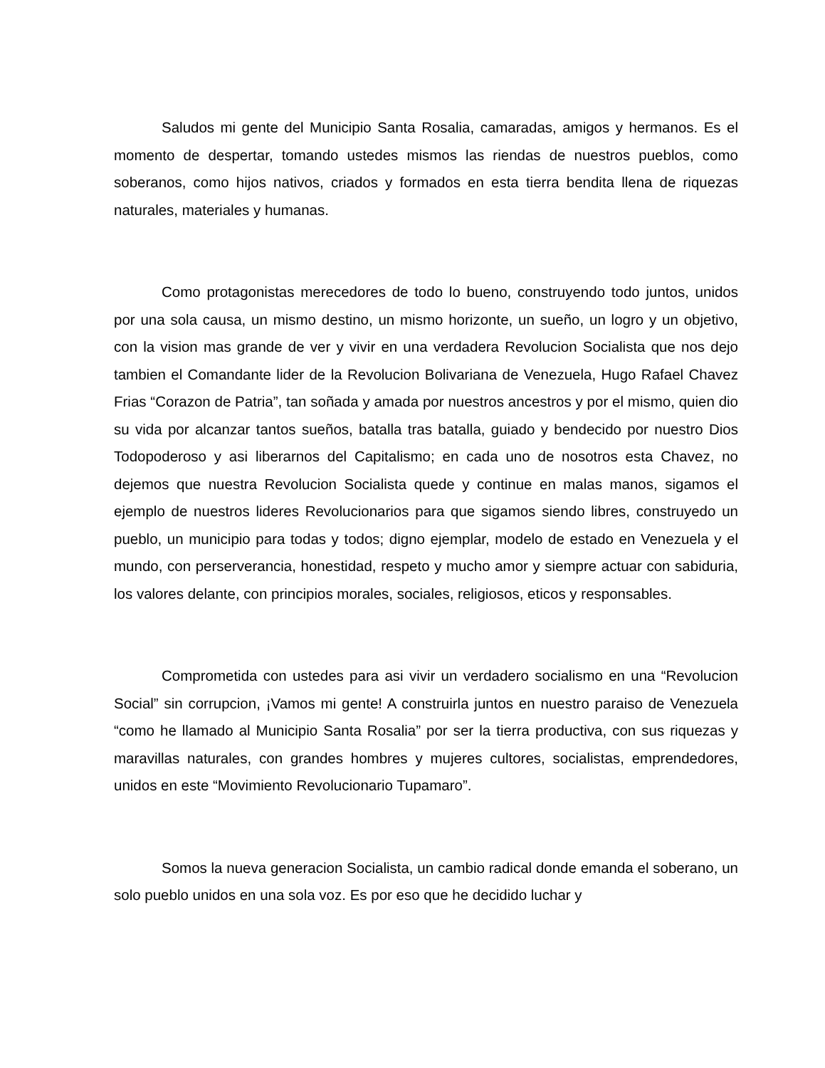Saludos mi gente del Municipio Santa Rosalia, camaradas, amigos y hermanos. Es el momento de despertar, tomando ustedes mismos las riendas de nuestros pueblos, como soberanos, como hijos nativos, criados y formados en esta tierra bendita llena de riquezas naturales, materiales y humanas.
Como protagonistas merecedores de todo lo bueno, construyendo todo juntos, unidos por una sola causa, un mismo destino, un mismo horizonte, un sueño, un logro y un objetivo, con la vision mas grande de ver y vivir en una verdadera Revolucion Socialista que nos dejo tambien el Comandante lider de la Revolucion Bolivariana de Venezuela, Hugo Rafael Chavez Frias “Corazon de Patria”, tan soñada y amada por nuestros ancestros y por el mismo, quien dio su vida por alcanzar tantos sueños, batalla tras batalla, guiado y bendecido por nuestro Dios Todopoderoso y asi liberarnos del Capitalismo; en cada uno de nosotros esta Chavez, no dejemos que nuestra Revolucion Socialista quede y continue en malas manos, sigamos el ejemplo de nuestros lideres Revolucionarios para que sigamos siendo libres, construyedo un pueblo, un municipio para todas y todos; digno ejemplar, modelo de estado en Venezuela y el mundo, con perserverancia, honestidad, respeto y mucho amor y siempre actuar con sabiduria, los valores delante, con principios morales, sociales, religiosos, eticos y responsables.
Comprometida con ustedes para asi vivir un verdadero socialismo en una “Revolucion Social” sin corrupcion, ¡Vamos mi gente! A construirla juntos en nuestro paraiso de Venezuela “como he llamado al Municipio Santa Rosalia” por ser la tierra productiva, con sus riquezas y maravillas naturales, con grandes hombres y mujeres cultores, socialistas, emprendedores, unidos en este “Movimiento Revolucionario Tupamaro”.
Somos la nueva generacion Socialista, un cambio radical donde emanda el soberano, un solo pueblo unidos en una sola voz. Es por eso que he decidido luchar y